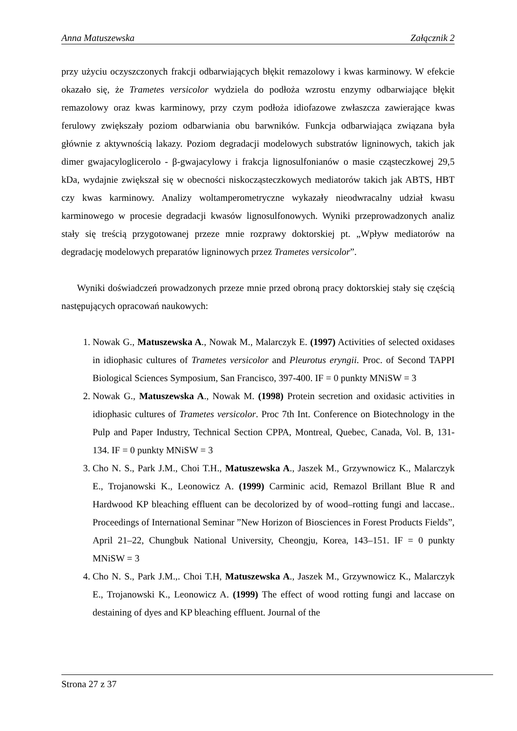Anna Matuszewska Załącznik 2
przy użyciu oczyszczonych frakcji odbarwiających błękit remazolowy i kwas karminowy. W efekcie okazało się, że Trametes versicolor wydziela do podłoża wzrostu enzymy odbarwiające błękit remazolowy oraz kwas karminowy, przy czym podłoża idiofazowe zwłaszcza zawierające kwas ferulowy zwiększały poziom odbarwiania obu barwników. Funkcja odbarwiająca związana była głównie z aktywnością lakazy. Poziom degradacji modelowych substratów ligninowych, takich jak dimer gwajacyloglicerolo - β-gwajacylowy i frakcja lignosulfonianów o masie cząsteczkowej 29,5 kDa, wydajnie zwiększał się w obecności niskocząsteczkowych mediatorów takich jak ABTS, HBT czy kwas karminowy. Analizy woltamperometryczne wykazały nieodwracalny udział kwasu karminowego w procesie degradacji kwasów lignosulfonowych. Wyniki przeprowadzonych analiz stały się treścią przygotowanej przeze mnie rozprawy doktorskiej pt. „Wpływ mediatorów na degradację modelowych preparatów ligninowych przez Trametes versicolor”.
Wyniki doświadczeń prowadzonych przeze mnie przed obroną pracy doktorskiej stały się częścią następujących opracowań naukowych:
1. Nowak G., Matuszewska A., Nowak M., Malarczyk E. (1997) Activities of selected oxidases in idiophasic cultures of Trametes versicolor and Pleurotus eryngii. Proc. of Second TAPPI Biological Sciences Symposium, San Francisco, 397-400. IF = 0 punkty MNiSW = 3
2. Nowak G., Matuszewska A., Nowak M. (1998) Protein secretion and oxidasic activities in idiophasic cultures of Trametes versicolor. Proc 7th Int. Conference on Biotechnology in the Pulp and Paper Industry, Technical Section CPPA, Montreal, Quebec, Canada, Vol. B, 131-134. IF = 0 punkty MNiSW = 3
3. Cho N. S., Park J.M., Choi T.H., Matuszewska A., Jaszek M., Grzywnowicz K., Malarczyk E., Trojanowski K., Leonowicz A. (1999) Carminic acid, Remazol Brillant Blue R and Hardwood KP bleaching effluent can be decolorized by of wood–rotting fungi and laccase.. Proceedings of International Seminar ”New Horizon of Biosciences in Forest Products Fields”, April 21–22, Chungbuk National University, Cheongju, Korea, 143–151. IF = 0 punkty MNiSW = 3
4. Cho N. S., Park J.M.,. Choi T.H, Matuszewska A., Jaszek M., Grzywnowicz K., Malarczyk E., Trojanowski K., Leonowicz A. (1999) The effect of wood rotting fungi and laccase on destaining of dyes and KP bleaching effluent. Journal of the
Strona 27 z 37